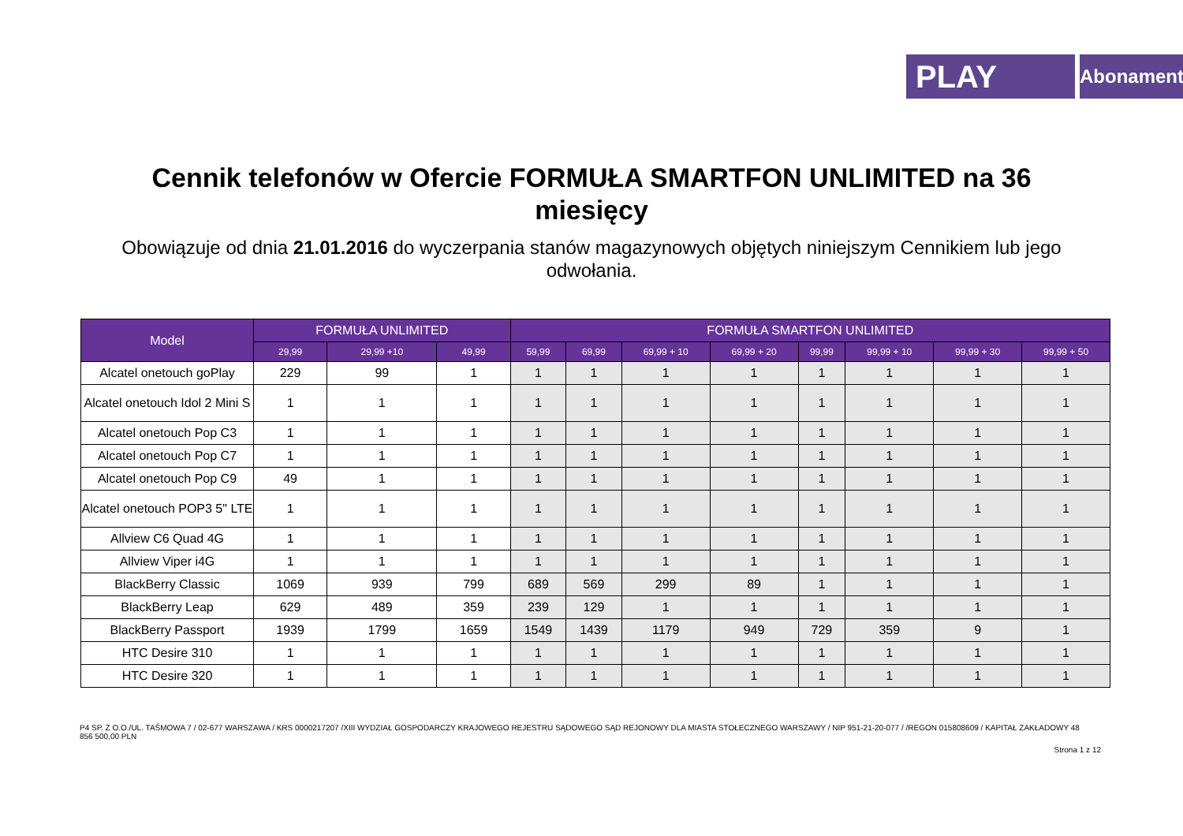PLAY
Abonament
Cennik telefonów w Ofercie FORMUŁA SMARTFON UNLIMITED na 36 miesięcy
Obowiązuje od dnia 21.01.2016 do wyczerpania stanów magazynowych objętych niniejszym Cennikiem lub jego odwołania.
| Model | FORMUŁA UNLIMITED | | | FORMUŁA SMARTFON UNLIMITED | | | | | | | |
| --- | --- | --- | --- | --- | --- | --- | --- | --- | --- | --- | --- |
| | 29,99 | 29,99 +10 | 49,99 | 59,99 | 69,99 | 69,99 + 10 | 69,99 + 20 | 99,99 | 99,99 + 10 | 99,99 + 30 | 99,99 + 50 |
| Alcatel onetouch goPlay | 229 | 99 | 1 | 1 | 1 | 1 | 1 | 1 | 1 | 1 | 1 |
| Alcatel onetouch Idol 2 Mini S | 1 | 1 | 1 | 1 | 1 | 1 | 1 | 1 | 1 | 1 | 1 |
| Alcatel onetouch Pop C3 | 1 | 1 | 1 | 1 | 1 | 1 | 1 | 1 | 1 | 1 | 1 |
| Alcatel onetouch Pop C7 | 1 | 1 | 1 | 1 | 1 | 1 | 1 | 1 | 1 | 1 | 1 |
| Alcatel onetouch Pop C9 | 49 | 1 | 1 | 1 | 1 | 1 | 1 | 1 | 1 | 1 | 1 |
| Alcatel onetouch POP3 5" LTE | 1 | 1 | 1 | 1 | 1 | 1 | 1 | 1 | 1 | 1 | 1 |
| Allview C6 Quad 4G | 1 | 1 | 1 | 1 | 1 | 1 | 1 | 1 | 1 | 1 | 1 |
| Allview Viper i4G | 1 | 1 | 1 | 1 | 1 | 1 | 1 | 1 | 1 | 1 | 1 |
| BlackBerry Classic | 1069 | 939 | 799 | 689 | 569 | 299 | 89 | 1 | 1 | 1 | 1 |
| BlackBerry Leap | 629 | 489 | 359 | 239 | 129 | 1 | 1 | 1 | 1 | 1 | 1 |
| BlackBerry Passport | 1939 | 1799 | 1659 | 1549 | 1439 | 1179 | 949 | 729 | 359 | 9 | 1 |
| HTC Desire 310 | 1 | 1 | 1 | 1 | 1 | 1 | 1 | 1 | 1 | 1 | 1 |
| HTC Desire 320 | 1 | 1 | 1 | 1 | 1 | 1 | 1 | 1 | 1 | 1 | 1 |
P4 SP. Z O.O./UL. TAŚMOWA 7 / 02-677 WARSZAWA / KRS 0000217207 /XIII WYDZIAŁ GOSPODARCZY KRAJOWEGO REJESTRU SĄDOWEGO SĄD REJONOWY DLA MIASTA STOŁECZNEGO WARSZAWY / NIP 951-21-20-077 / /REGON 015808609 / KAPITAŁ ZAKŁADOWY 48 856 500,00 PLN
Strona 1 z 12